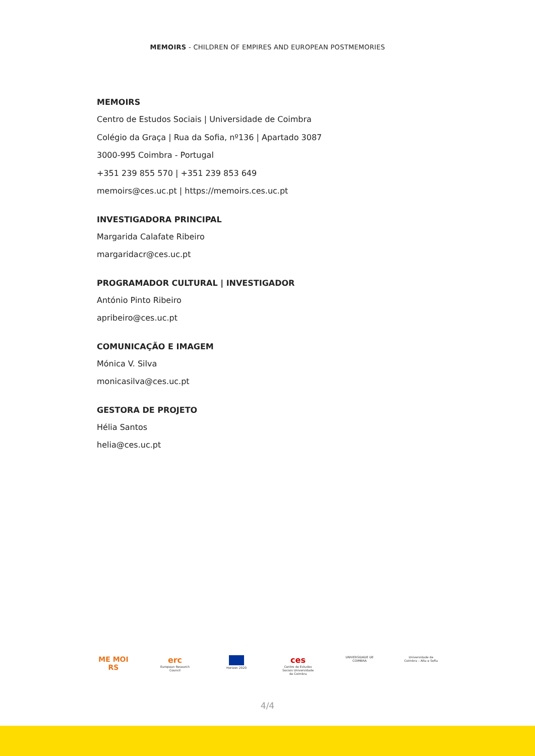MEMOIRS - CHILDREN OF EMPIRES AND EUROPEAN POSTMEMORIES
MEMOIRS
Centro de Estudos Sociais | Universidade de Coimbra
Colégio da Graça | Rua da Sofia, nº136 | Apartado 3087
3000-995 Coimbra - Portugal
+351 239 855 570 | +351 239 853 649
memoirs@ces.uc.pt | https://memoirs.ces.uc.pt
INVESTIGADORA PRINCIPAL
Margarida Calafate Ribeiro
margaridacr@ces.uc.pt
PROGRAMADOR CULTURAL | INVESTIGADOR
António Pinto Ribeiro
apribeiro@ces.uc.pt
COMUNICAÇÃO E IMAGEM
Mónica V. Silva
monicasilva@ces.uc.pt
GESTORA DE PROJETO
Hélia Santos
helia@ces.uc.pt
ME MOI RS erc
European Research Council
Horizon 2020
ces
Centro de Estudos Sociais Universidade de Coimbra
UNIVERSIDADE DE COIMBRA
Universidade de Coimbra – Alta e Sofia
4/4